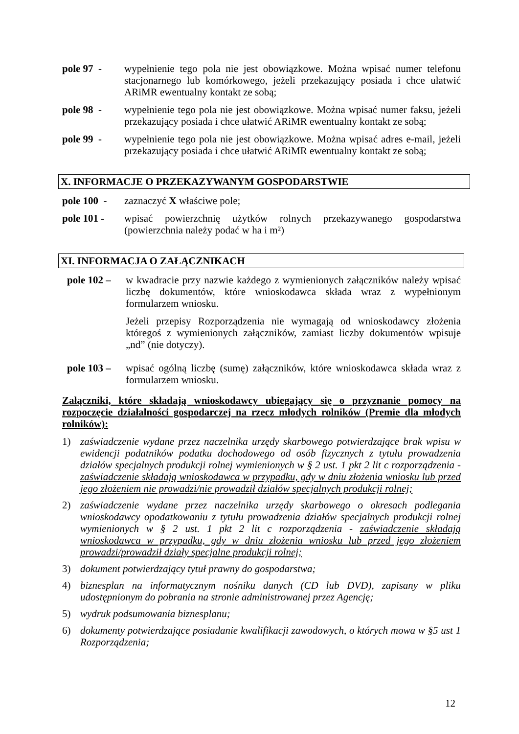pole 97 - wypełnienie tego pola nie jest obowiązkowe. Można wpisać numer telefonu stacjonarnego lub komórkowego, jeżeli przekazujący posiada i chce ułatwić ARiMR ewentualny kontakt ze sobą;
pole 98 - wypełnienie tego pola nie jest obowiązkowe. Można wpisać numer faksu, jeżeli przekazujący posiada i chce ułatwić ARiMR ewentualny kontakt ze sobą;
pole 99 - wypełnienie tego pola nie jest obowiązkowe. Można wpisać adres e-mail, jeżeli przekazujący posiada i chce ułatwić ARiMR ewentualny kontakt ze sobą;
X. INFORMACJE O PRZEKAZYWANYM GOSPODARSTWIE
pole 100 -
zaznaczyć X właściwe pole;
pole 101 - wpisać powierzchnię użytków rolnych przekazywanego gospodarstwa (powierzchnia należy podać w ha i m²)
XI. INFORMACJA O ZAŁĄCZNIKACH
pole 102 –
w kwadracie przy nazwie każdego z wymienionych załączników należy wpisać liczbę dokumentów, które wnioskodawca składa wraz z wypełnionym formularzem wniosku.
Jeżeli przepisy Rozporządzenia nie wymagają od wnioskodawcy złożenia któregoś z wymienionych załączników, zamiast liczby dokumentów wpisuje „nd” (nie dotyczy).
pole 103 –
wpisać ogólną liczbę (sumę) załączników, które wnioskodawca składa wraz z formularzem wniosku.
Załączniki, które składają wnioskodawcy ubiegający się o przyznanie pomocy na rozpoczęcie działalności gospodarczej na rzecz młodych rolników (Premie dla młodych rolników):
1) zaświadczenie wydane przez naczelnika urzędy skarbowego potwierdzające brak wpisu w ewidencji podatników podatku dochodowego od osób fizycznych z tytułu prowadzenia działów specjalnych produkcji rolnej wymienionych w § 2 ust. 1 pkt 2 lit c rozporządzenia - zaświadczenie składają wnioskodawca w przypadku, gdy w dniu złożenia wniosku lub przed jego złożeniem nie prowadzi/nie prowadził działów specjalnych produkcji rolnej;
2) zaświadczenie wydane przez naczelnika urzędy skarbowego o okresach podlegania wnioskodawcy opodatkowaniu z tytułu prowadzenia działów specjalnych produkcji rolnej wymienionych w § 2 ust. 1 pkt 2 lit c rozporządzenia - zaświadczenie składają wnioskodawca w przypadku, gdy w dniu złożenia wniosku lub przed jego złożeniem prowadzi/prowadził działy specjalne produkcji rolnej;
3) dokument potwierdzający tytuł prawny do gospodarstwa;
4) biznesplan na informatycznym nośniku danych (CD lub DVD), zapisany w pliku udostępnionym do pobrania na stronie administrowanej przez Agencję;
5) wydruk podsumowania biznesplanu;
6) dokumenty potwierdzające posiadanie kwalifikacji zawodowych, o których mowa w §5 ust 1 Rozporządzenia;
12